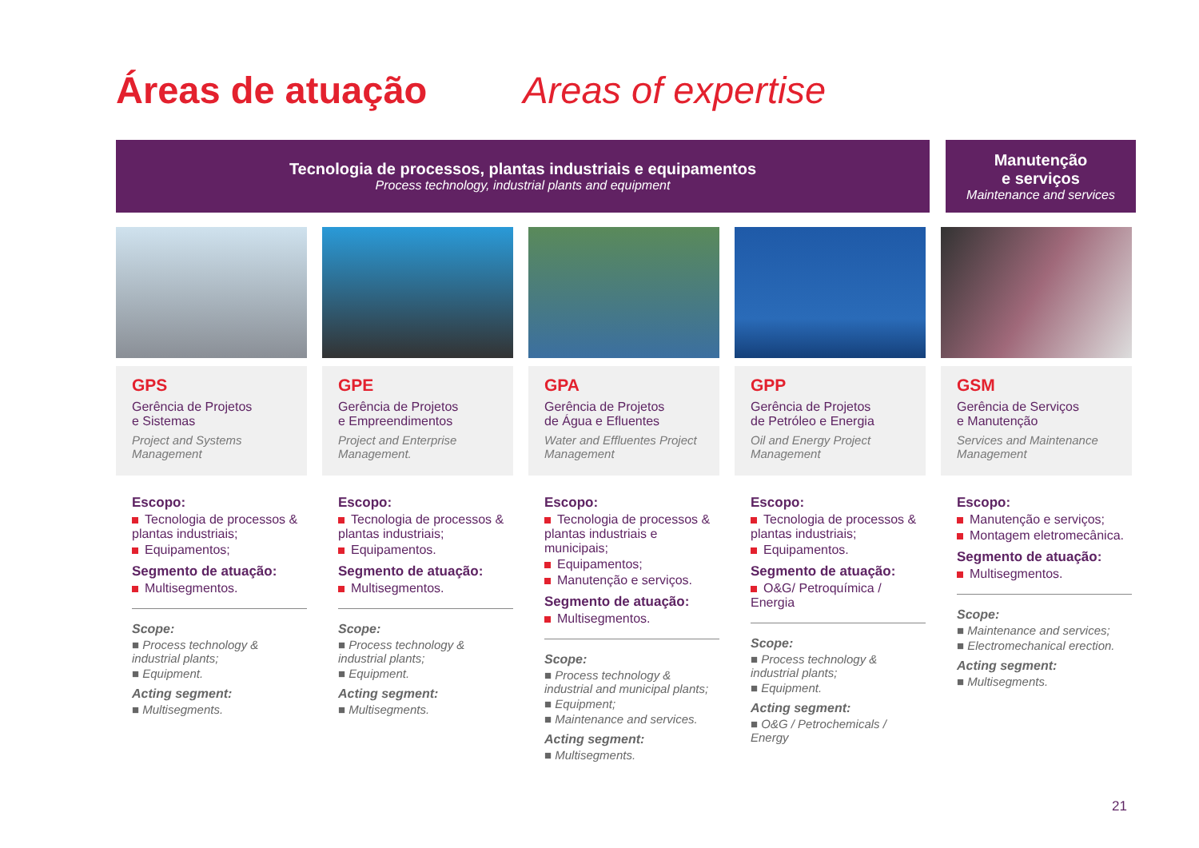Áreas de atuação Areas of expertise
Tecnologia de processos, plantas industriais e equipamentos
Process technology, industrial plants and equipment
Manutenção
e serviços
Maintenance and services
GPS
Gerência de Projetos
e Sistemas
Project and Systems Management
Escopo:
Tecnologia de processos & plantas industriais;
Equipamentos;
Segmento de atuação:
Multisegmentos.
Scope:
■ Process technology & industrial plants;
■ Equipment.
Acting segment:
■ Multisegments.
GPE
Gerência de Projetos
e Empreendimentos
Project and Enterprise Management.
Escopo:
Tecnologia de processos & plantas industriais;
Equipamentos.
Segmento de atuação:
Multisegmentos.
Scope:
■ Process technology & industrial plants;
■ Equipment.
Acting segment:
■ Multisegments.
GPA
Gerência de Projetos
de Água e Efluentes
Water and Effluentes Project Management
Escopo:
Tecnologia de processos & plantas industriais e municipais;
Equipamentos;
Manutenção e serviços.
Segmento de atuação:
Multisegmentos.
Scope:
■ Process technology & industrial and municipal plants;
■ Equipment;
■ Maintenance and services.
Acting segment:
■ Multisegments.
GPP
Gerência de Projetos
de Petróleo e Energia
Oil and Energy Project Management
Escopo:
Tecnologia de processos & plantas industriais;
Equipamentos.
Segmento de atuação:
O&G/ Petroquímica / Energia
Scope:
■ Process technology & industrial plants;
■ Equipment.
Acting segment:
■ O&G / Petrochemicals / Energy
GSM
Gerência de Serviços
e Manutenção
Services and Maintenance Management
Escopo:
Manutenção e serviços;
Montagem eletromecânica.
Segmento de atuação:
Multisegmentos.
Scope:
■ Maintenance and services;
■ Electromechanical erection.
Acting segment:
■ Multisegments.
21